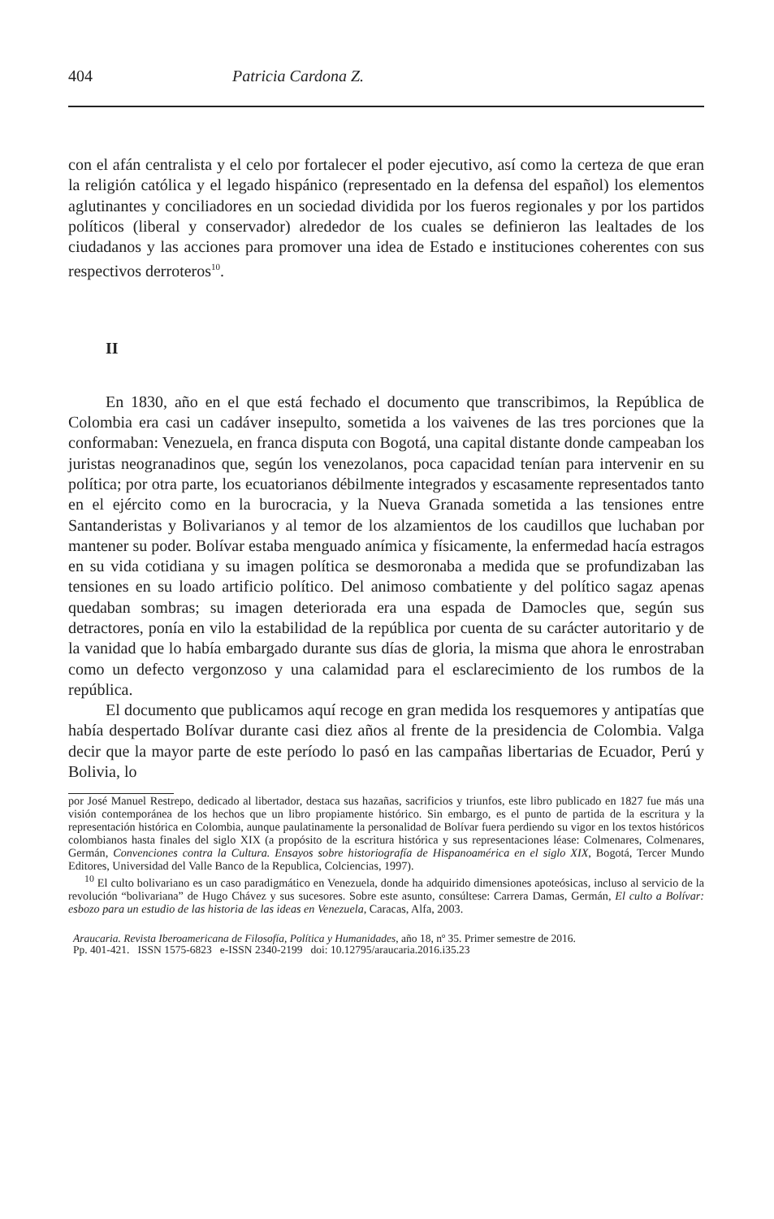404 Patricia Cardona Z.
con el afán centralista y el celo por fortalecer el poder ejecutivo, así como la certeza de que eran la religión católica y el legado hispánico (representado en la defensa del español) los elementos aglutinantes y conciliadores en un sociedad dividida por los fueros regionales y por los partidos políticos (liberal y conservador) alrededor de los cuales se definieron las lealtades de los ciudadanos y las acciones para promover una idea de Estado e instituciones coherentes con sus respectivos derroteros<sup>10</sup>.
II
En 1830, año en el que está fechado el documento que transcribimos, la República de Colombia era casi un cadáver insepulto, sometida a los vaivenes de las tres porciones que la conformaban: Venezuela, en franca disputa con Bogotá, una capital distante donde campeaban los juristas neogranadinos que, según los venezolanos, poca capacidad tenían para intervenir en su política; por otra parte, los ecuatorianos débilmente integrados y escasamente representados tanto en el ejército como en la burocracia, y la Nueva Granada sometida a las tensiones entre Santanderistas y Bolivarianos y al temor de los alzamientos de los caudillos que luchaban por mantener su poder. Bolívar estaba menguado anímica y físicamente, la enfermedad hacía estragos en su vida cotidiana y su imagen política se desmoronaba a medida que se profundizaban las tensiones en su loado artificio político. Del animoso combatiente y del político sagaz apenas quedaban sombras; su imagen deteriorada era una espada de Damocles que, según sus detractores, ponía en vilo la estabilidad de la república por cuenta de su carácter autoritario y de la vanidad que lo había embargado durante sus días de gloria, la misma que ahora le enrostraban como un defecto vergonzoso y una calamidad para el esclarecimiento de los rumbos de la república.
El documento que publicamos aquí recoge en gran medida los resquemores y antipatías que había despertado Bolívar durante casi diez años al frente de la presidencia de Colombia. Valga decir que la mayor parte de este período lo pasó en las campañas libertarias de Ecuador, Perú y Bolivia, lo
por José Manuel Restrepo, dedicado al libertador, destaca sus hazañas, sacrificios y triunfos, este libro publicado en 1827 fue más una visión contemporánea de los hechos que un libro propiamente histórico. Sin embargo, es el punto de partida de la escritura y la representación histórica en Colombia, aunque paulatinamente la personalidad de Bolívar fuera perdiendo su vigor en los textos históricos colombianos hasta finales del siglo XIX (a propósito de la escritura histórica y sus representaciones léase: Colmenares, Colmenares, Germán, Convenciones contra la Cultura. Ensayos sobre historiografía de Hispanoamérica en el siglo XIX, Bogotá, Tercer Mundo Editores, Universidad del Valle Banco de la Republica, Colciencias, 1997).
<sup>10</sup> El culto bolivariano es un caso paradigmático en Venezuela, donde ha adquirido dimensiones apoteósicas, incluso al servicio de la revolución “bolivariana” de Hugo Chávez y sus sucesores. Sobre este asunto, consúltese: Carrera Damas, Germán, El culto a Bolívar: esbozo para un estudio de las historia de las ideas en Venezuela, Caracas, Alfa, 2003.
Araucaria. Revista Iberoamericana de Filosofía, Política y Humanidades, año 18, nº 35. Primer semestre de 2016.
Pp. 401-421. ISSN 1575-6823 e-ISSN 2340-2199 doi: 10.12795/araucaria.2016.i35.23